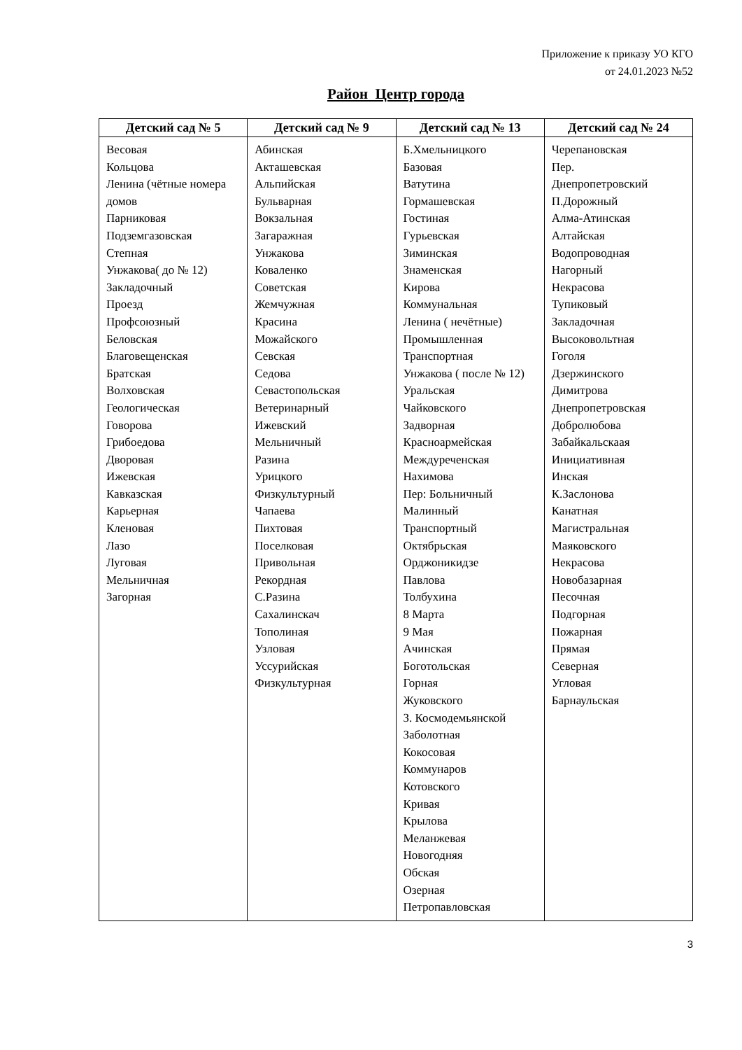Приложение к приказу УО КГО
от 24.01.2023 №52
Район Центр города
| Детский сад № 5 | Детский сад № 9 | Детский сад № 13 | Детский сад № 24 |
| --- | --- | --- | --- |
| Весовая Кольцова Ленина (чётные номера домов Парниковая Подземгазовская Степная Унжакова( до № 12) Закладочный Проезд Профсоюзный Беловская Благовещенская Братская Волховская Геологическая Говорова Грибоедова Дворовая Ижевская Кавказская Карьерная Кленовая Лазо Луговая Мельничная Загорная | Абинская Акташевская Альпийская Бульварная Вокзальная Загаражная Унжакова Коваленко Советская Жемчужная Красина Можайского Севская Седова Севастопольская Ветеринарный Ижевский Мельничный Разина Урицкого Физкультурный Чапаева Пихтовая Поселковая Привольная Рекордная С.Разина Сахалинскач Тополиная Узловая Уссурийская Физкультурная | Б.Хмельницкого Базовая Ватутина Гормашевская Гостиная Гурьевская Зиминская Знаменская Кирова Коммунальная Ленина ( нечётные) Промышленная Транспортная Унжакова ( после № 12) Уральская Чайковского Задворная Красноармейская Междуреченская Нахимова Пер: Больничный Малинный Транспортный Октябрьская Орджоникидзе Павлова Толбухина 8 Марта 9 Мая Ачинская Боготольская Горная Жуковского З. Космодемьянской Заболотная Кокосовая Коммунаров Котовского Кривая Крылова Меланжевая Новогодняя Обская Озерная Петропавловская | Черепановская Пер. Днепропетровский П.Дорожный Алма-Атинская Алтайская Водопроводная Нагорный Некрасова Тупиковый Закладочная Высоковольтная Гоголя Дзержинского Димитрова Днепропетровская Добролюбова Забайкальскаая Инициативная Инская К.Заслонова Канатная Магистральная Маяковского Некрасова Новобазарная Песочная Подгорная Пожарная Прямая Северная Угловая Барнаульская |
3